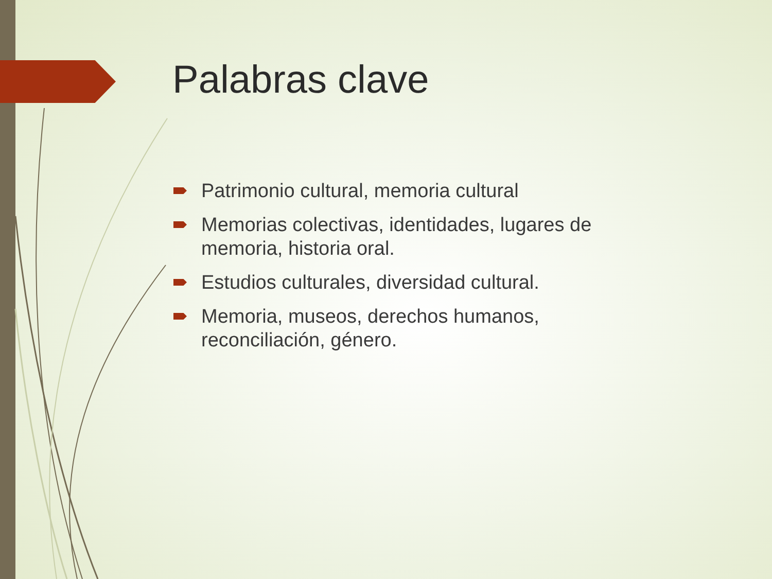Palabras clave
Patrimonio cultural, memoria cultural
Memorias colectivas, identidades, lugares de memoria, historia oral.
Estudios culturales, diversidad cultural.
Memoria, museos, derechos humanos, reconciliación, género.